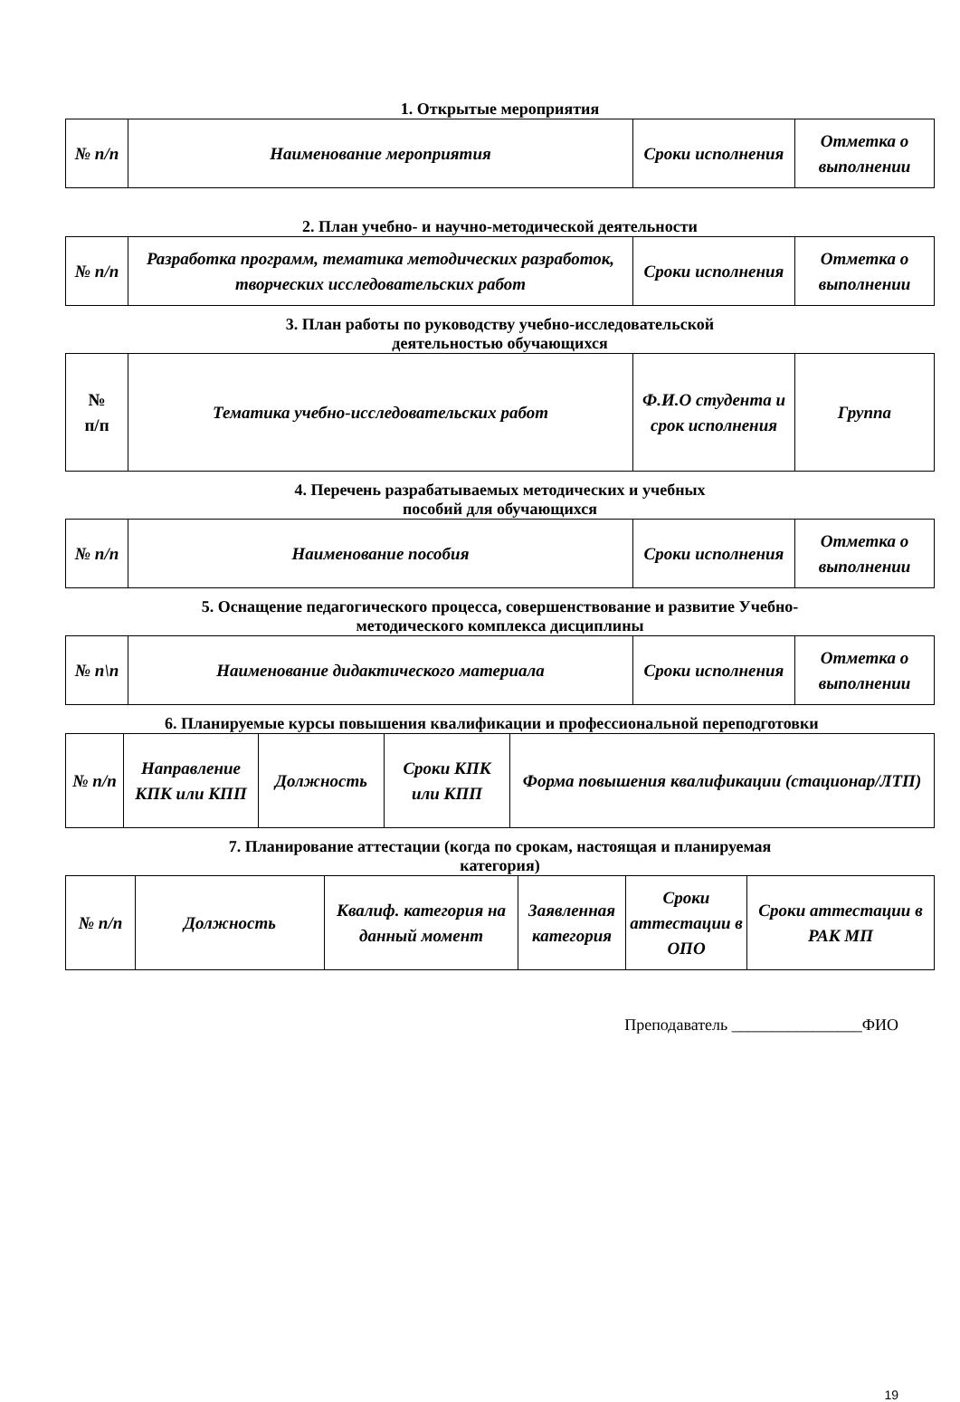1. Открытые мероприятия
| № п/п | Наименование мероприятия | Сроки исполнения | Отметка о выполнении |
| --- | --- | --- | --- |
2. План учебно- и научно-методической деятельности
| № п/п | Разработка программ, тематика методических разработок, творческих исследовательских работ | Сроки исполнения | Отметка о выполнении |
| --- | --- | --- | --- |
3. План работы по руководству учебно-исследовательской
деятельностью обучающихся
| № п/п | Тематика учебно-исследовательских работ | Ф.И.О студента и срок исполнения | Группа |
| --- | --- | --- | --- |
4. Перечень разрабатываемых методических и учебных
пособий для обучающихся
| № п/п | Наименование пособия | Сроки исполнения | Отметка о выполнении |
| --- | --- | --- | --- |
5. Оснащение педагогического процесса, совершенствование и развитие Учебно-
методического комплекса дисциплины
| № п\п | Наименование дидактического материала | Сроки исполнения | Отметка о выполнении |
| --- | --- | --- | --- |
6. Планируемые курсы повышения квалификации и профессиональной переподготовки
| № п/п | Направление КПК или КПП | Должность | Сроки КПК или КПП | Форма повышения квалификации (стационар/ЛТП) |
| --- | --- | --- | --- | --- |
7. Планирование аттестации (когда по срокам, настоящая и планируемая
категория)
| № п/п | Должность | Квалиф. категория на данный момент | Заявленная категория | Сроки аттестации в ОПО | Сроки аттестации в РАК МП |
| --- | --- | --- | --- | --- | --- |
Преподаватель ________________ФИО
19